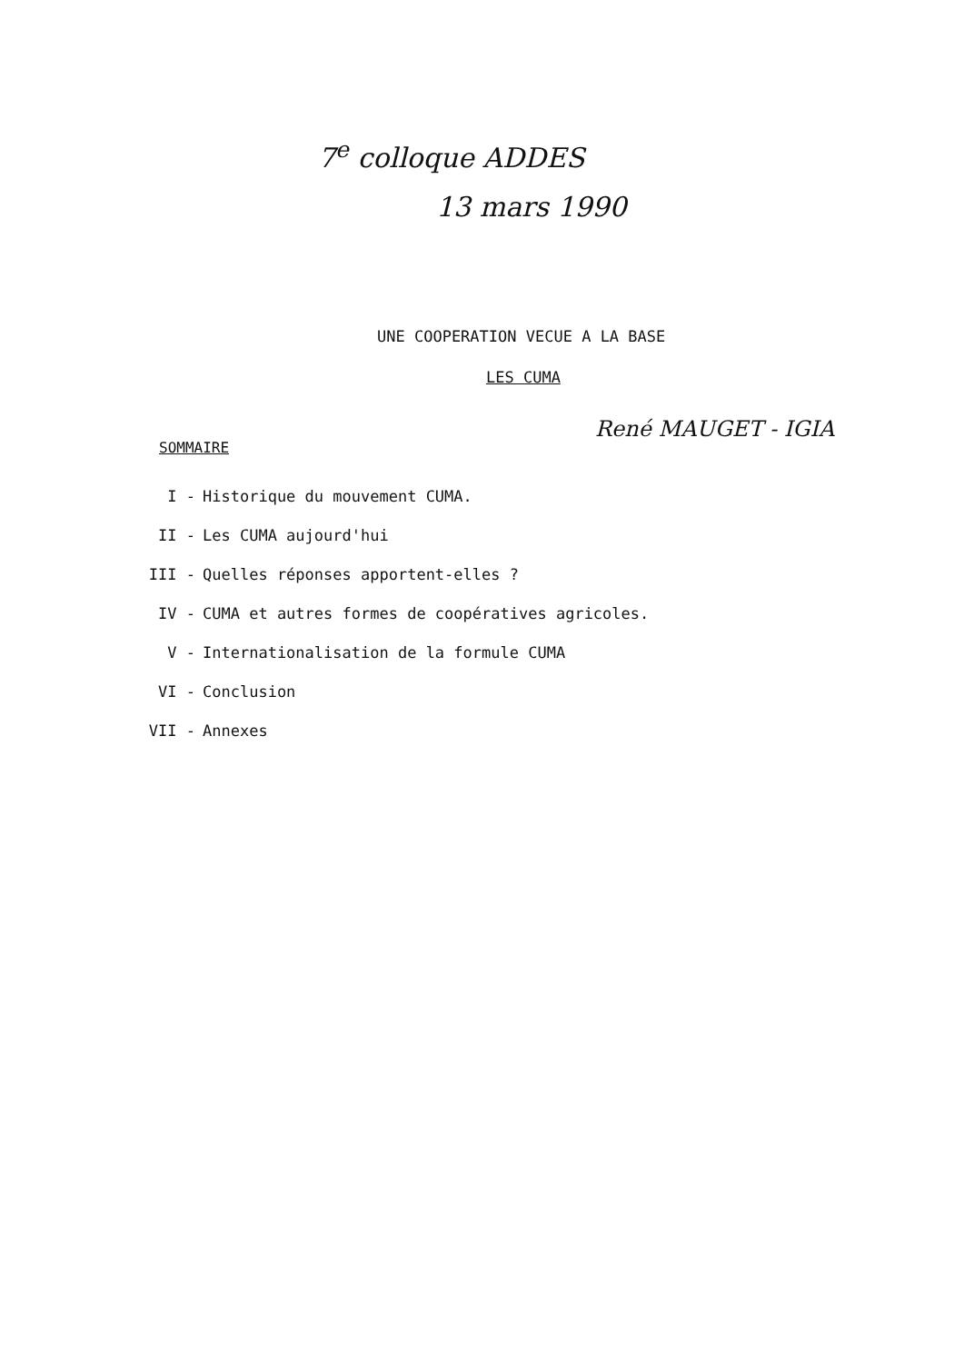7<sup>e</sup> colloque ADDES
13 mars 1990
UNE COOPERATION VECUE A LA BASE
LES CUMA
René MAUGET - IGIA
SOMMAIRE
I - Historique du mouvement CUMA.
II - Les CUMA aujourd'hui
III - Quelles réponses apportent-elles ?
IV - CUMA et autres formes de coopératives agricoles.
V - Internationalisation de la formule CUMA
VI - Conclusion
VII - Annexes